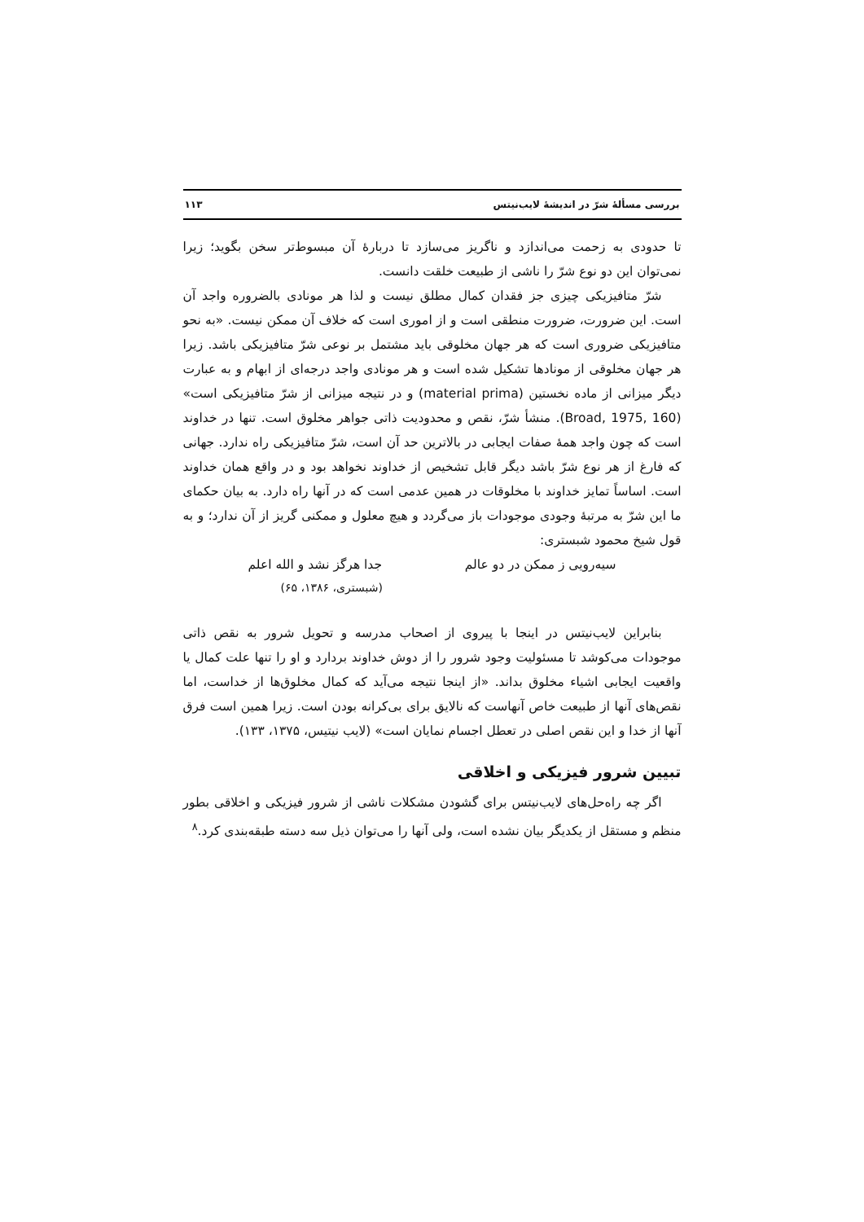بررسی مسألهٔ شرّ در اندیشهٔ لایب‌نیتس ۱۱۳
تا حدودی به زحمت می‌اندازد و ناگریز می‌سازد تا دربارهٔ آن مبسوط‌تر سخن بگوید؛ زیرا نمی‌توان این دو نوع شرّ را ناشی از طبیعت خلقت دانست.
شرّ متافیزیکی چیزی جز فقدان کمال مطلق نیست و لذا هر مونادی بالضروره واجد آن است. این ضرورت، ضرورت منطقی است و از اموری است که خلاف آن ممکن نیست. «به نحو متافیزیکی ضروری است که هر جهان مخلوقی باید مشتمل بر نوعی شرّ متافیزیکی باشد. زیرا هر جهان مخلوقی از مونادها تشکیل شده است و هر مونادی واجد درجه‌ای از ابهام و به عبارت دیگر میزانی از ماده نخستین (material prima) و در نتیجه میزانی از شرّ متافیزیکی است» (Broad, 1975, 160). منشأ شرّ، نقص و محدودیت ذاتی جواهر مخلوق است. تنها در خداوند است که چون واجد همهٔ صفات ایجابی در بالاترین حد آن است، شرّ متافیزیکی راه ندارد. جهانی که فارغ از هر نوع شرّ باشد دیگر قابل تشخیص از خداوند نخواهد بود و در واقع همان خداوند است. اساساً تمایز خداوند با مخلوقات در همین عدمی است که در آنها راه دارد. به بیان حکمای ما این شرّ به مرتبهٔ وجودی موجودات باز می‌گردد و هیچ معلول و ممکنی گریز از آن ندارد؛ و به قول شیخ محمود شبستری:
سیه‌رویی ز ممکن در دو عالم جدا هرگز نشد و الله اعلم
(شبستری، ۱۳۸۶، ۶۵)
بنابراین لایب‌نیتس در اینجا با پیروی از اصحاب مدرسه و تحویل شرور به نقص ذاتی موجودات می‌کوشد تا مسئولیت وجود شرور را از دوش خداوند بردارد و او را تنها علت کمال یا واقعیت ایجابی اشیاء مخلوق بداند. «از اینجا نتیجه می‌آید که کمال مخلوق‌ها از خداست، اما نقص‌های آنها از طبیعت خاص آنهاست که نالایق برای بی‌کرانه بودن است. زیرا همین است فرق آنها از خدا و این نقص اصلی در تعطل اجسام نمایان است» (لایب نیتیس، ۱۳۷۵، ۱۳۳).
تبیین شرور فیزیکی و اخلاقی
اگر چه راه‌حل‌های لایب‌نیتس برای گشودن مشکلات ناشی از شرور فیزیکی و اخلاقی بطور منظم و مستقل از یکدیگر بیان نشده است، ولی آنها را می‌توان ذیل سه دسته طبقه‌بندی کرد.<sup>۸</sup>